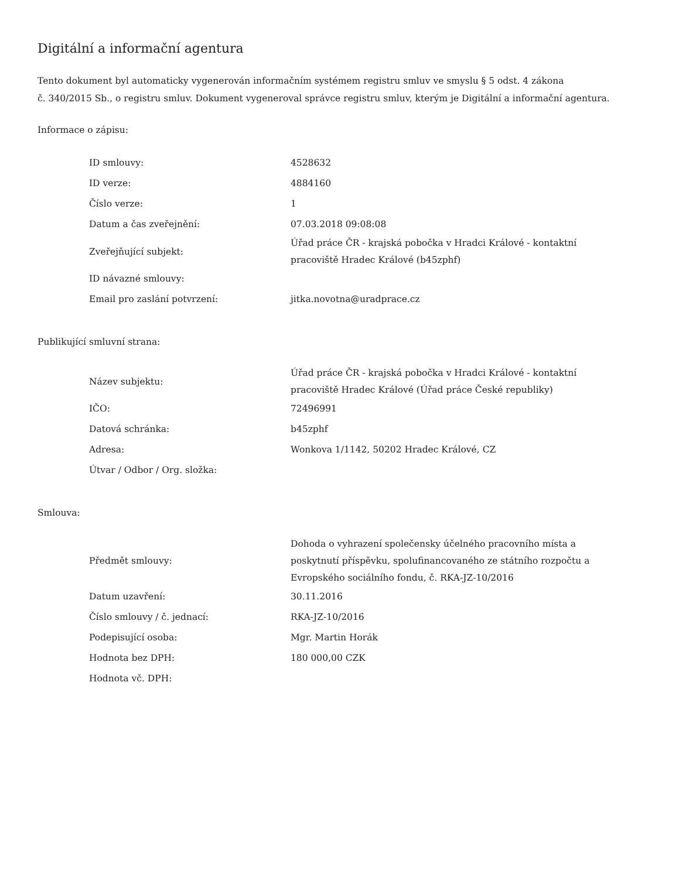Digitální a informační agentura
Tento dokument byl automaticky vygenerován informačním systémem registru smluv ve smyslu § 5 odst. 4 zákona
č. 340/2015 Sb., o registru smluv. Dokument vygeneroval správce registru smluv, kterým je Digitální a informační agentura.
Informace o zápisu:
| ID smlouvy: | 4528632 |
| ID verze: | 4884160 |
| Číslo verze: | 1 |
| Datum a čas zveřejnění: | 07.03.2018 09:08:08 |
| Zveřejňující subjekt: | Úřad práce ČR - krajská pobočka v Hradci Králové - kontaktní pracoviště Hradec Králové (b45zphf) |
| ID návazné smlouvy: | |
| Email pro zaslání potvrzení: | jitka.novotna@uradprace.cz |
Publikující smluvní strana:
| Název subjektu: | Úřad práce ČR - krajská pobočka v Hradci Králové - kontaktní pracoviště Hradec Králové (Úřad práce České republiky) |
| IČO: | 72496991 |
| Datová schránka: | b45zphf |
| Adresa: | Wonkova 1/1142, 50202 Hradec Králové, CZ |
| Útvar / Odbor / Org. složka: | |
Smlouva:
| Předmět smlouvy: | Dohoda o vyhrazení společensky účelného pracovního místa a poskytnutí příspěvku, spolufinancovaného ze státního rozpočtu a Evropského sociálního fondu, č. RKA-JZ-10/2016 |
| Datum uzavření: | 30.11.2016 |
| Číslo smlouvy / č. jednací: | RKA-JZ-10/2016 |
| Podepisující osoba: | Mgr. Martin Horák |
| Hodnota bez DPH: | 180 000,00 CZK |
| Hodnota vč. DPH: | |